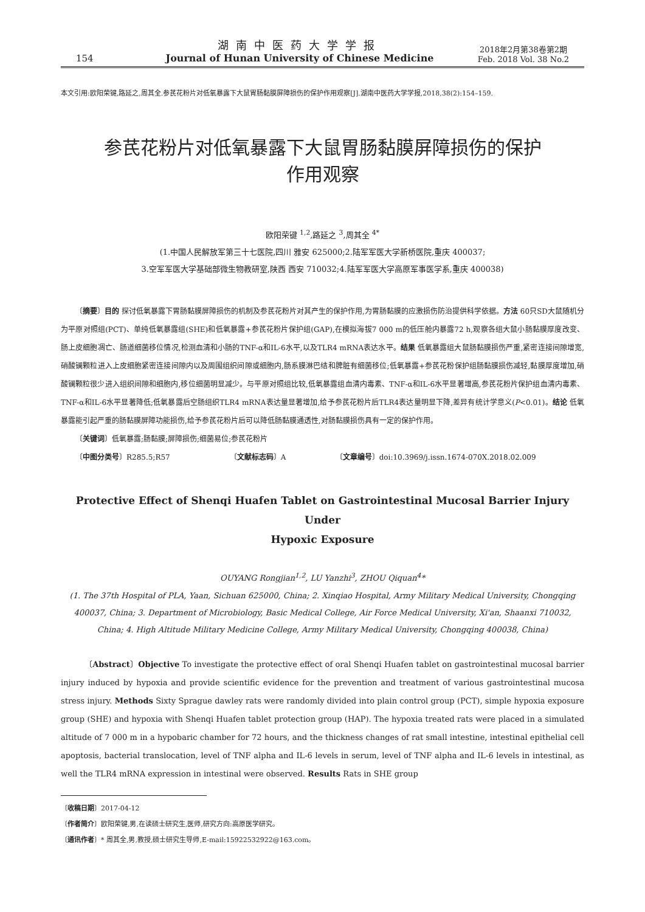154
湖南中医药大学学报
Journal of Hunan University of Chinese Medicine
2018年2月第38卷第2期
Feb. 2018 Vol. 38 No.2
本文引用:欧阳荣键,路延之,周其全.参芪花粉片对低氧暴露下大鼠胃肠黏膜屏障损伤的保护作用观察[J].湖南中医药大学学报,2018,38(2):154–159.
参芪花粉片对低氧暴露下大鼠胃肠黏膜屏障损伤的保护
作用观察
欧阳荣键 <sup>1,2</sup>,路延之 <sup>3</sup>,周其全 <sup>4*</sup>
(1.中国人民解放军第三十七医院,四川 雅安 625000;2.陆军军医大学新桥医院,重庆 400037;
3.空军军医大学基础部微生物教研室,陕西 西安 710032;4.陆军军医大学高原军事医学系,重庆 400038)
〔摘要〕目的 探讨低氧暴露下胃肠黏膜屏障损伤的机制及参芪花粉片对其产生的保护作用,为胃肠黏膜的应激损伤防治提供科学依据。方法 60只SD大鼠随机分为平原对照组(PCT)、单纯低氧暴露组(SHE)和低氧暴露+参芪花粉片保护组(GAP),在模拟海拔7 000 m的低压舱内暴露72 h,观察各组大鼠小肠黏膜厚度改变、肠上皮细胞凋亡、肠道细菌移位情况,检测血清和小肠的TNF-α和IL-6水平,以及TLR4 mRNA表达水平。结果 低氧暴露组大鼠肠黏膜损伤严重,紧密连接间隙增宽,硝酸镧颗粒进入上皮细胞紧密连接间隙内以及周围组织间隙或细胞内,肠系膜淋巴结和脾脏有细菌移位;低氧暴露+参芪花粉保护组肠黏膜损伤减轻,黏膜厚度增加,硝酸镧颗粒很少进入组织间隙和细胞内,移位细菌明显减少。与平原对照组比较,低氧暴露组血清内毒素、TNF-α和IL-6水平显著增高,参芪花粉片保护组血清内毒素、TNF-α和IL-6水平显著降低;低氧暴露后空肠组织TLR4 mRNA表达量显著增加,给予参芪花粉片后TLR4表达量明显下降,差异有统计学意义(P<0.01)。结论 低氧暴露能引起严重的肠黏膜屏障功能损伤,给予参芪花粉片后可以降低肠黏膜通透性,对肠黏膜损伤具有一定的保护作用。
〔关键词〕低氧暴露;肠黏膜;屏障损伤;细菌易位;参芪花粉片
〔中图分类号〕R285.5;R57 〔文献标志码〕A 〔文章编号〕doi:10.3969/j.issn.1674-070X.2018.02.009
Protective Effect of Shenqi Huafen Tablet on Gastrointestinal Mucosal Barrier Injury Under
Hypoxic Exposure
OUYANG Rongjian<sup>1,2</sup>, LU Yanzhi<sup>3</sup>, ZHOU Qiquan<sup>4</sup>*
(1. The 37th Hospital of PLA, Yaan, Sichuan 625000, China; 2. Xinqiao Hospital, Army Military Medical University, Chongqing 400037, China; 3. Department of Microbiology, Basic Medical College, Air Force Medical University, Xi'an, Shaanxi 710032, China; 4. High Altitude Military Medicine College, Army Military Medical University, Chongqing 400038, China)
〔Abstract〕Objective To investigate the protective effect of oral Shenqi Huafen tablet on gastrointestinal mucosal barrier injury induced by hypoxia and provide scientific evidence for the prevention and treatment of various gastrointestinal mucosa stress injury. Methods Sixty Sprague dawley rats were randomly divided into plain control group (PCT), simple hypoxia exposure group (SHE) and hypoxia with Shenqi Huafen tablet protection group (HAP). The hypoxia treated rats were placed in a simulated altitude of 7 000 m in a hypobaric chamber for 72 hours, and the thickness changes of rat small intestine, intestinal epithelial cell apoptosis, bacterial translocation, level of TNF alpha and IL-6 levels in serum, level of TNF alpha and IL-6 levels in intestinal, as well the TLR4 mRNA expression in intestinal were observed. Results Rats in SHE group
〔收稿日期〕2017-04-12
〔作者简介〕欧阳荣键,男,在读硕士研究生,医师,研究方向:高原医学研究。
〔通讯作者〕* 周其全,男,教授,硕士研究生导师,E-mail:15922532922@163.com。